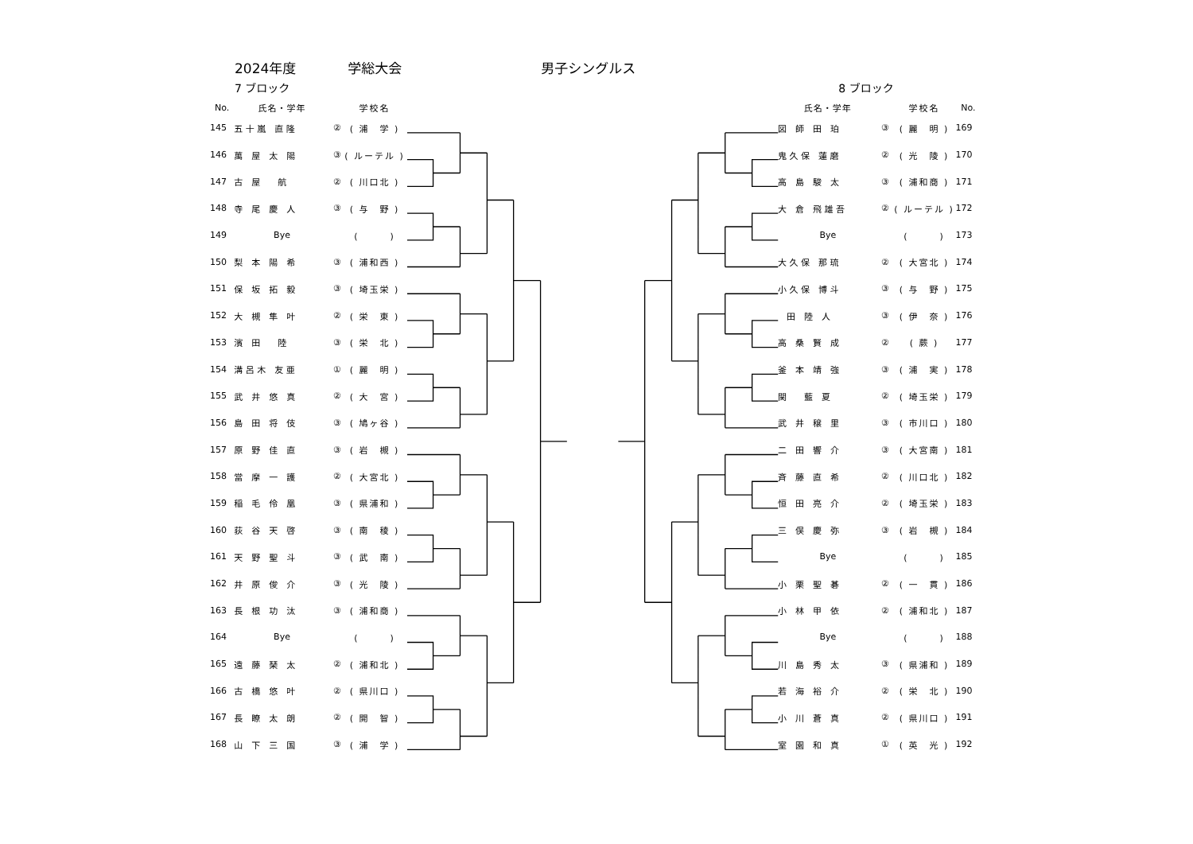2024年度 学総大会 男子シングルス
7 ブロック 8 ブロック
| No. | 氏名・学年 | | 学校名 |
| --- | --- | --- | --- |
| 145 | 五 十 嵐 直 隆 | ② | ( 浦 学 ) |
| 146 | 萬 屋 太 陽 | ③ | ( ルーテル ) |
| 147 | 古 屋 航 | ② | ( 川口北 ) |
| 148 | 寺 尾 慶 人 | ③ | ( 与 野 ) |
| 149 | Bye | | ( ) |
| 150 | 梨 本 陽 希 | ③ | ( 浦和西 ) |
| 151 | 保 坂 拓 毅 | ③ | ( 埼玉栄 ) |
| 152 | 大 槻 隼 叶 | ② | ( 栄 東 ) |
| 153 | 濱 田 陸 | ③ | ( 栄 北 ) |
| 154 | 溝 呂 木 友 亜 | ① | ( 麗 明 ) |
| 155 | 武 井 悠 真 | ② | ( 大 宮 ) |
| 156 | 島 田 将 伎 | ③ | ( 鳩ヶ谷 ) |
| 157 | 原 野 佳 直 | ③ | ( 岩 槻 ) |
| 158 | 當 摩 一 護 | ② | ( 大宮北 ) |
| 159 | 稲 毛 伶 凰 | ③ | ( 県浦和 ) |
| 160 | 荻 谷 天 啓 | ③ | ( 南 稜 ) |
| 161 | 天 野 聖 斗 | ③ | ( 武 南 ) |
| 162 | 井 原 俊 介 | ③ | ( 光 陵 ) |
| 163 | 長 根 功 汰 | ③ | ( 浦和商 ) |
| 164 | Bye | | ( ) |
| 165 | 遠 藤 琹 太 | ② | ( 浦和北 ) |
| 166 | 古 橋 悠 叶 | ② | ( 県川口 ) |
| 167 | 長 瞭 太 朗 | ② | ( 開 智 ) |
| 168 | 山 下 三 国 | ③ | ( 浦 学 ) |
| 氏名・学年 | | 学校名 | No. |
| --- | --- | --- | --- |
| 図 師 田 珀 | ③ | ( 麗 明 ) | 169 |
| 鬼 久 保 蓮 磨 | ② | ( 光 陵 ) | 170 |
| 高 島 駿 太 | ③ | ( 浦和商 ) | 171 |
| 大 倉 飛 雄 吾 | ② | ( ルーテル ) | 172 |
| Bye | | ( ) | 173 |
| 大 久 保 那 琉 | ② | ( 大宮北 ) | 174 |
| 小 久 保 博 斗 | ③ | ( 与 野 ) | 175 |
| 田 陸 人 | ③ | ( 伊 奈 ) | 176 |
| 高 桑 賢 成 | ② | ( 蕨 ) | 177 |
| 釜 本 靖 強 | ③ | ( 浦 実 ) | 178 |
| 関 藍 夏 | ② | ( 埼玉栄 ) | 179 |
| 武 井 穣 里 | ③ | ( 市川口 ) | 180 |
| 二 田 響 介 | ③ | ( 大宮南 ) | 181 |
| 斉 藤 直 希 | ② | ( 川口北 ) | 182 |
| 恒 田 亮 介 | ② | ( 埼玉栄 ) | 183 |
| 三 俣 慶 弥 | ③ | ( 岩 槻 ) | 184 |
| Bye | | ( ) | 185 |
| 小 栗 聖 碁 | ② | ( 一 貫 ) | 186 |
| 小 林 甲 依 | ② | ( 浦和北 ) | 187 |
| Bye | | ( ) | 188 |
| 川 島 秀 太 | ③ | ( 県浦和 ) | 189 |
| 若 海 裕 介 | ② | ( 栄 北 ) | 190 |
| 小 川 蒼 真 | ② | ( 県川口 ) | 191 |
| 室 園 和 真 | ① | ( 英 光 ) | 192 |